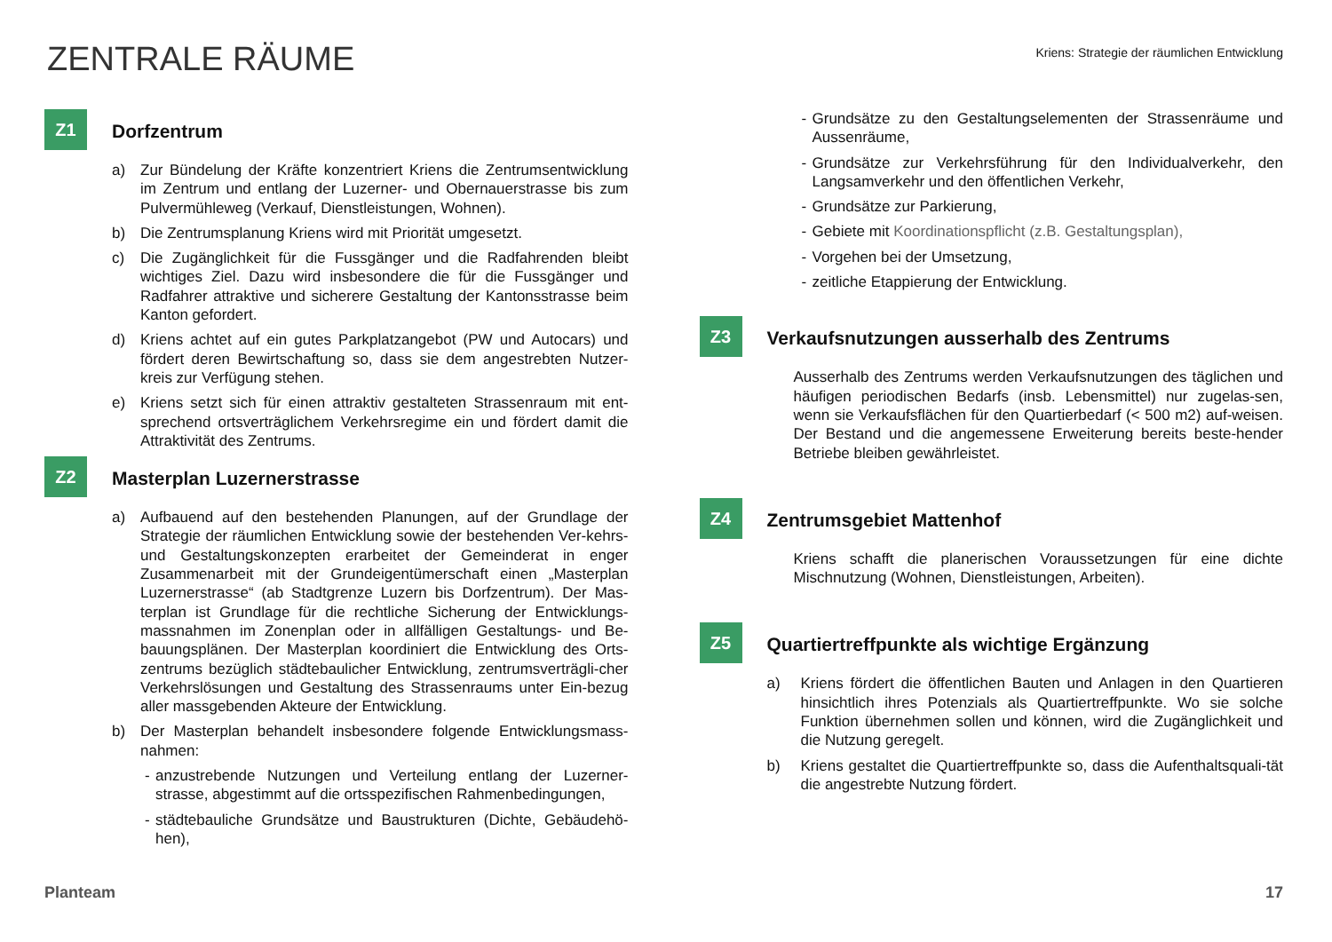ZENTRALE RÄUME
Kriens: Strategie der räumlichen Entwicklung
Z1
Dorfzentrum
a) Zur Bündelung der Kräfte konzentriert Kriens die Zentrumsentwicklung im Zentrum und entlang der Luzerner- und Obernauerstrasse bis zum Pulvermühleweg (Verkauf, Dienstleistungen, Wohnen).
b) Die Zentrumsplanung Kriens wird mit Priorität umgesetzt.
c) Die Zugänglichkeit für die Fussgänger und die Radfahrenden bleibt wichtiges Ziel. Dazu wird insbesondere die für die Fussgänger und Radfahrer attraktive und sicherere Gestaltung der Kantonsstrasse beim Kanton gefordert.
d) Kriens achtet auf ein gutes Parkplatzangebot (PW und Autocars) und fördert deren Bewirtschaftung so, dass sie dem angestrebten Nutzer-kreis zur Verfügung stehen.
e) Kriens setzt sich für einen attraktiv gestalteten Strassenraum mit ent-sprechend ortsverträglichem Verkehrsregime ein und fördert damit die Attraktivität des Zentrums.
Z2
Masterplan Luzernerstrasse
a) Aufbauend auf den bestehenden Planungen, auf der Grundlage der Strategie der räumlichen Entwicklung sowie der bestehenden Ver-kehrs- und Gestaltungskonzepten erarbeitet der Gemeinderat in enger Zusammenarbeit mit der Grundeigentümerschaft einen „Masterplan Luzernerstrasse“ (ab Stadtgrenze Luzern bis Dorfzentrum). Der Mas-terplan ist Grundlage für die rechtliche Sicherung der Entwicklungs-massnahmen im Zonenplan oder in allfälligen Gestaltungs- und Be-bauungsplänen. Der Masterplan koordiniert die Entwicklung des Orts-zentrums bezüglich städtebaulicher Entwicklung, zentrumsverträgli-cher Verkehrslösungen und Gestaltung des Strassenraums unter Ein-bezug aller massgebenden Akteure der Entwicklung.
b) Der Masterplan behandelt insbesondere folgende Entwicklungsmass-nahmen:
- anzustrebende Nutzungen und Verteilung entlang der Luzerner-strasse, abgestimmt auf die ortsspezifischen Rahmenbedingungen,
- städtebauliche Grundsätze und Baustrukturen (Dichte, Gebäudehö-hen),
- Grundsätze zu den Gestaltungselementen der Strassenräume und Aussenräume,
- Grundsätze zur Verkehrsführung für den Individualverkehr, den Langsamverkehr und den öffentlichen Verkehr,
- Grundsätze zur Parkierung,
- Gebiete mit Koordinationspflicht (z.B. Gestaltungsplan),
- Vorgehen bei der Umsetzung,
- zeitliche Etappierung der Entwicklung.
Z3
Verkaufsnutzungen ausserhalb des Zentrums
Ausserhalb des Zentrums werden Verkaufsnutzungen des täglichen und häufigen periodischen Bedarfs (insb. Lebensmittel) nur zugelas-sen, wenn sie Verkaufsflächen für den Quartierbedarf (< 500 m2) auf-weisen. Der Bestand und die angemessene Erweiterung bereits beste-hender Betriebe bleiben gewährleistet.
Z4
Zentrumsgebiet Mattenhof
Kriens schafft die planerischen Voraussetzungen für eine dichte Mischnutzung (Wohnen, Dienstleistungen, Arbeiten).
Z5
Quartiertreffpunkte als wichtige Ergänzung
a) Kriens fördert die öffentlichen Bauten und Anlagen in den Quartieren hinsichtlich ihres Potenzials als Quartiertreffpunkte. Wo sie solche Funktion übernehmen sollen und können, wird die Zugänglichkeit und die Nutzung geregelt.
b) Kriens gestaltet die Quartiertreffpunkte so, dass die Aufenthaltsquali-tät die angestrebte Nutzung fördert.
Planteam 17